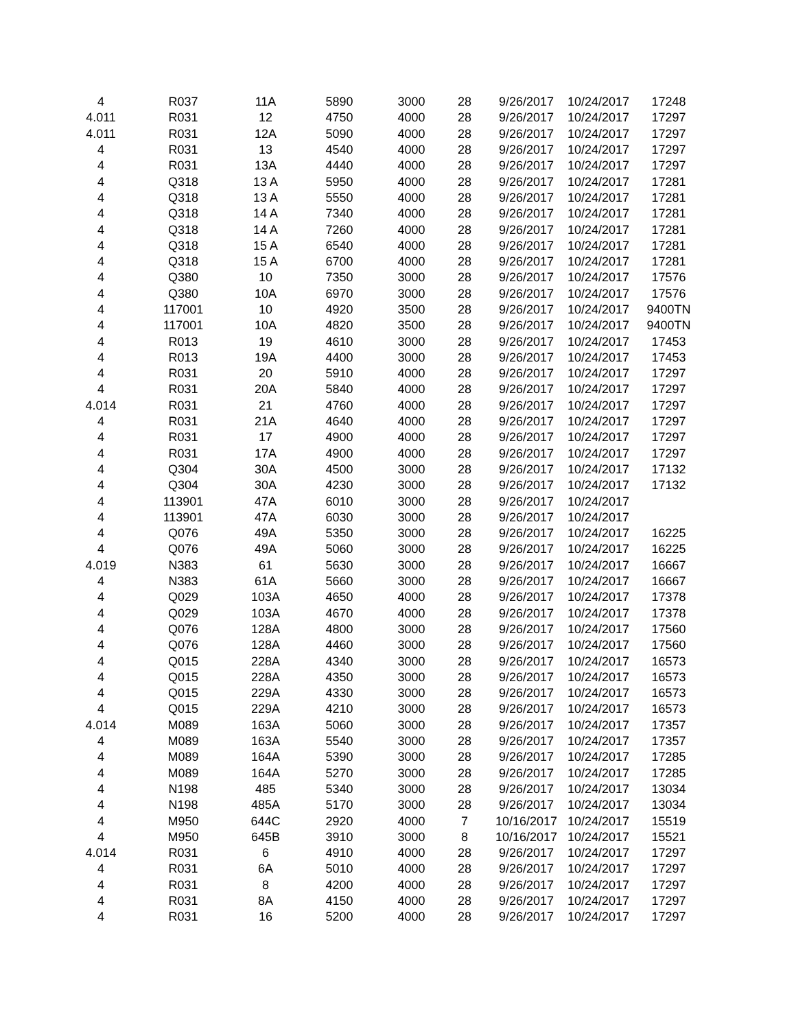| 4 | R037 | 11A | 5890 | 3000 | 28 | 9/26/2017 | 10/24/2017 | 17248 |
| 4.011 | R031 | 12 | 4750 | 4000 | 28 | 9/26/2017 | 10/24/2017 | 17297 |
| 4.011 | R031 | 12A | 5090 | 4000 | 28 | 9/26/2017 | 10/24/2017 | 17297 |
| 4 | R031 | 13 | 4540 | 4000 | 28 | 9/26/2017 | 10/24/2017 | 17297 |
| 4 | R031 | 13A | 4440 | 4000 | 28 | 9/26/2017 | 10/24/2017 | 17297 |
| 4 | Q318 | 13 A | 5950 | 4000 | 28 | 9/26/2017 | 10/24/2017 | 17281 |
| 4 | Q318 | 13 A | 5550 | 4000 | 28 | 9/26/2017 | 10/24/2017 | 17281 |
| 4 | Q318 | 14 A | 7340 | 4000 | 28 | 9/26/2017 | 10/24/2017 | 17281 |
| 4 | Q318 | 14 A | 7260 | 4000 | 28 | 9/26/2017 | 10/24/2017 | 17281 |
| 4 | Q318 | 15 A | 6540 | 4000 | 28 | 9/26/2017 | 10/24/2017 | 17281 |
| 4 | Q318 | 15 A | 6700 | 4000 | 28 | 9/26/2017 | 10/24/2017 | 17281 |
| 4 | Q380 | 10 | 7350 | 3000 | 28 | 9/26/2017 | 10/24/2017 | 17576 |
| 4 | Q380 | 10A | 6970 | 3000 | 28 | 9/26/2017 | 10/24/2017 | 17576 |
| 4 | 117001 | 10 | 4920 | 3500 | 28 | 9/26/2017 | 10/24/2017 | 9400TN |
| 4 | 117001 | 10A | 4820 | 3500 | 28 | 9/26/2017 | 10/24/2017 | 9400TN |
| 4 | R013 | 19 | 4610 | 3000 | 28 | 9/26/2017 | 10/24/2017 | 17453 |
| 4 | R013 | 19A | 4400 | 3000 | 28 | 9/26/2017 | 10/24/2017 | 17453 |
| 4 | R031 | 20 | 5910 | 4000 | 28 | 9/26/2017 | 10/24/2017 | 17297 |
| 4 | R031 | 20A | 5840 | 4000 | 28 | 9/26/2017 | 10/24/2017 | 17297 |
| 4.014 | R031 | 21 | 4760 | 4000 | 28 | 9/26/2017 | 10/24/2017 | 17297 |
| 4 | R031 | 21A | 4640 | 4000 | 28 | 9/26/2017 | 10/24/2017 | 17297 |
| 4 | R031 | 17 | 4900 | 4000 | 28 | 9/26/2017 | 10/24/2017 | 17297 |
| 4 | R031 | 17A | 4900 | 4000 | 28 | 9/26/2017 | 10/24/2017 | 17297 |
| 4 | Q304 | 30A | 4500 | 3000 | 28 | 9/26/2017 | 10/24/2017 | 17132 |
| 4 | Q304 | 30A | 4230 | 3000 | 28 | 9/26/2017 | 10/24/2017 | 17132 |
| 4 | 113901 | 47A | 6010 | 3000 | 28 | 9/26/2017 | 10/24/2017 | |
| 4 | 113901 | 47A | 6030 | 3000 | 28 | 9/26/2017 | 10/24/2017 | |
| 4 | Q076 | 49A | 5350 | 3000 | 28 | 9/26/2017 | 10/24/2017 | 16225 |
| 4 | Q076 | 49A | 5060 | 3000 | 28 | 9/26/2017 | 10/24/2017 | 16225 |
| 4.019 | N383 | 61 | 5630 | 3000 | 28 | 9/26/2017 | 10/24/2017 | 16667 |
| 4 | N383 | 61A | 5660 | 3000 | 28 | 9/26/2017 | 10/24/2017 | 16667 |
| 4 | Q029 | 103A | 4650 | 4000 | 28 | 9/26/2017 | 10/24/2017 | 17378 |
| 4 | Q029 | 103A | 4670 | 4000 | 28 | 9/26/2017 | 10/24/2017 | 17378 |
| 4 | Q076 | 128A | 4800 | 3000 | 28 | 9/26/2017 | 10/24/2017 | 17560 |
| 4 | Q076 | 128A | 4460 | 3000 | 28 | 9/26/2017 | 10/24/2017 | 17560 |
| 4 | Q015 | 228A | 4340 | 3000 | 28 | 9/26/2017 | 10/24/2017 | 16573 |
| 4 | Q015 | 228A | 4350 | 3000 | 28 | 9/26/2017 | 10/24/2017 | 16573 |
| 4 | Q015 | 229A | 4330 | 3000 | 28 | 9/26/2017 | 10/24/2017 | 16573 |
| 4 | Q015 | 229A | 4210 | 3000 | 28 | 9/26/2017 | 10/24/2017 | 16573 |
| 4.014 | M089 | 163A | 5060 | 3000 | 28 | 9/26/2017 | 10/24/2017 | 17357 |
| 4 | M089 | 163A | 5540 | 3000 | 28 | 9/26/2017 | 10/24/2017 | 17357 |
| 4 | M089 | 164A | 5390 | 3000 | 28 | 9/26/2017 | 10/24/2017 | 17285 |
| 4 | M089 | 164A | 5270 | 3000 | 28 | 9/26/2017 | 10/24/2017 | 17285 |
| 4 | N198 | 485 | 5340 | 3000 | 28 | 9/26/2017 | 10/24/2017 | 13034 |
| 4 | N198 | 485A | 5170 | 3000 | 28 | 9/26/2017 | 10/24/2017 | 13034 |
| 4 | M950 | 644C | 2920 | 4000 | 7 | 10/16/2017 | 10/24/2017 | 15519 |
| 4 | M950 | 645B | 3910 | 3000 | 8 | 10/16/2017 | 10/24/2017 | 15521 |
| 4.014 | R031 | 6 | 4910 | 4000 | 28 | 9/26/2017 | 10/24/2017 | 17297 |
| 4 | R031 | 6A | 5010 | 4000 | 28 | 9/26/2017 | 10/24/2017 | 17297 |
| 4 | R031 | 8 | 4200 | 4000 | 28 | 9/26/2017 | 10/24/2017 | 17297 |
| 4 | R031 | 8A | 4150 | 4000 | 28 | 9/26/2017 | 10/24/2017 | 17297 |
| 4 | R031 | 16 | 5200 | 4000 | 28 | 9/26/2017 | 10/24/2017 | 17297 |